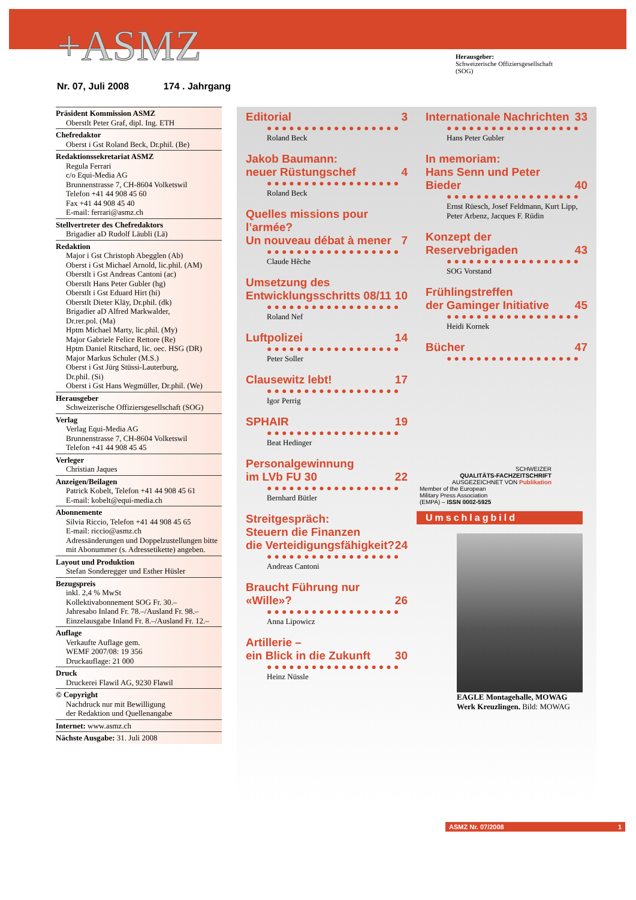+ASMZ
Herausgeber:
Schweizerische Offiziersgesellschaft
(SOG)
Nr. 07, Juli 2008 174 . Jahrgang
Präsident Kommission ASMZ
Oberstlt Peter Graf, dipl. Ing. ETH
Chefredaktor
Oberst i Gst Roland Beck, Dr.phil. (Be)
Redaktionssekretariat ASMZ
Regula Ferrari
c/o Equi-Media AG
Brunnenstrasse 7, CH-8604 Volketswil
Telefon +41 44 908 45 60
Fax +41 44 908 45 40
E-mail: ferrari@asmz.ch
Stellvertreter des Chefredaktors
Brigadier aD Rudolf Läubli (Lä)
Redaktion
Major i Gst Christoph Abegglen (Ab)
Oberst i Gst Michael Arnold, lic.phil. (AM)
Oberstlt i Gst Andreas Cantoni (ac)
Oberstlt Hans Peter Gubler (hg)
Oberstlt i Gst Eduard Hirt (hi)
Oberstlt Dieter Kläy, Dr.phil. (dk)
Brigadier aD Alfred Markwalder,
Dr.rer.pol. (Ma)
Hptm Michael Marty, lic.phil. (My)
Major Gabriele Felice Rettore (Re)
Hptm Daniel Ritschard, lic. oec. HSG (DR)
Major Markus Schuler (M.S.)
Oberst i Gst Jürg Stüssi-Lauterburg,
Dr.phil. (Si)
Oberst i Gst Hans Wegmüller, Dr.phil. (We)
Herausgeber
Schweizerische Offiziersgesellschaft (SOG)
Verlag
Verlag Equi-Media AG
Brunnenstrasse 7, CH-8604 Volketswil
Telefon +41 44 908 45 45
Verleger
Christian Jaques
Anzeigen/Beilagen
Patrick Kobelt, Telefon +41 44 908 45 61
E-mail: kobelt@equi-media.ch
Abonnemente
Silvia Riccio, Telefon +41 44 908 45 65
E-mail: riccio@asmz.ch
Adressänderungen und Doppelzustellungen bitte mit Abonummer (s. Adressetikette) angeben.
Layout und Produktion
Stefan Sonderegger und Esther Hüsler
Bezugspreis
inkl. 2,4 % MwSt
Kollektivabonnement SOG Fr. 30.–
Jahresabo Inland Fr. 78.–/Ausland Fr. 98.–
Einzelausgabe Inland Fr. 8.–/Ausland Fr. 12.–
Auflage
Verkaufte Auflage gem.
WEMF 2007/08: 19 356
Druckauflage: 21 000
Druck
Druckerei Flawil AG, 9230 Flawil
© Copyright
Nachdruck nur mit Bewilligung
der Redaktion und Quellenangabe
Internet: www.asmz.ch
Nächste Ausgabe: 31. Juli 2008
Editorial 3
●●●●●●●●●●●●●●●●●●
Roland Beck
Jakob Baumann:
neuer Rüstungschef 4
●●●●●●●●●●●●●●●●●●
Roland Beck
Quelles missions pour l’armée?
Un nouveau débat à mener 7
●●●●●●●●●●●●●●●●●●
Claude Hêche
Umsetzung des
Entwicklungsschritts 08/11 10
●●●●●●●●●●●●●●●●●●
Roland Nef
Luftpolizei 14
●●●●●●●●●●●●●●●●●●
Peter Soller
Clausewitz lebt! 17
●●●●●●●●●●●●●●●●●●
Igor Perrig
SPHAIR 19
●●●●●●●●●●●●●●●●●●
Beat Hedinger
Personalgewinnung
im LVb FU 30 22
●●●●●●●●●●●●●●●●●●
Bernhard Bütler
Streitgespräch:
Steuern die Finanzen
die Verteidigungsfähigkeit? 24
●●●●●●●●●●●●●●●●●●
Andreas Cantoni
Braucht Führung nur «Wille»? 26
●●●●●●●●●●●●●●●●●●
Anna Lipowicz
Artillerie –
ein Blick in die Zukunft 30
●●●●●●●●●●●●●●●●●●
Heinz Nüssle
Internationale Nachrichten 33
●●●●●●●●●●●●●●●●●●
Hans Peter Gubler
In memoriam:
Hans Senn und Peter Bieder 40
●●●●●●●●●●●●●●●●●●
Ernst Rüesch, Josef Feldmann, Kurt Lipp, Peter Arbenz, Jacques F. Rüdin
Konzept der Reservebrigaden 43
●●●●●●●●●●●●●●●●●●
SOG Vorstand
Frühlingstreffen
der Gaminger Initiative 45
●●●●●●●●●●●●●●●●●●
Heidi Kornek
Bücher 47
●●●●●●●●●●●●●●●●●●
SCHWEIZER
QUALITÄTS-FACHZEITSCHRIFT
AUSGEZEICHNET VON Publikation
Member of the European
Military Press Association
(EMPA) – ISSN 0002-5925
Umschlagbild
EAGLE Montagehalle, MOWAG Werk Kreuzlingen. Bild: MOWAG
ASMZ Nr. 07/2008 1